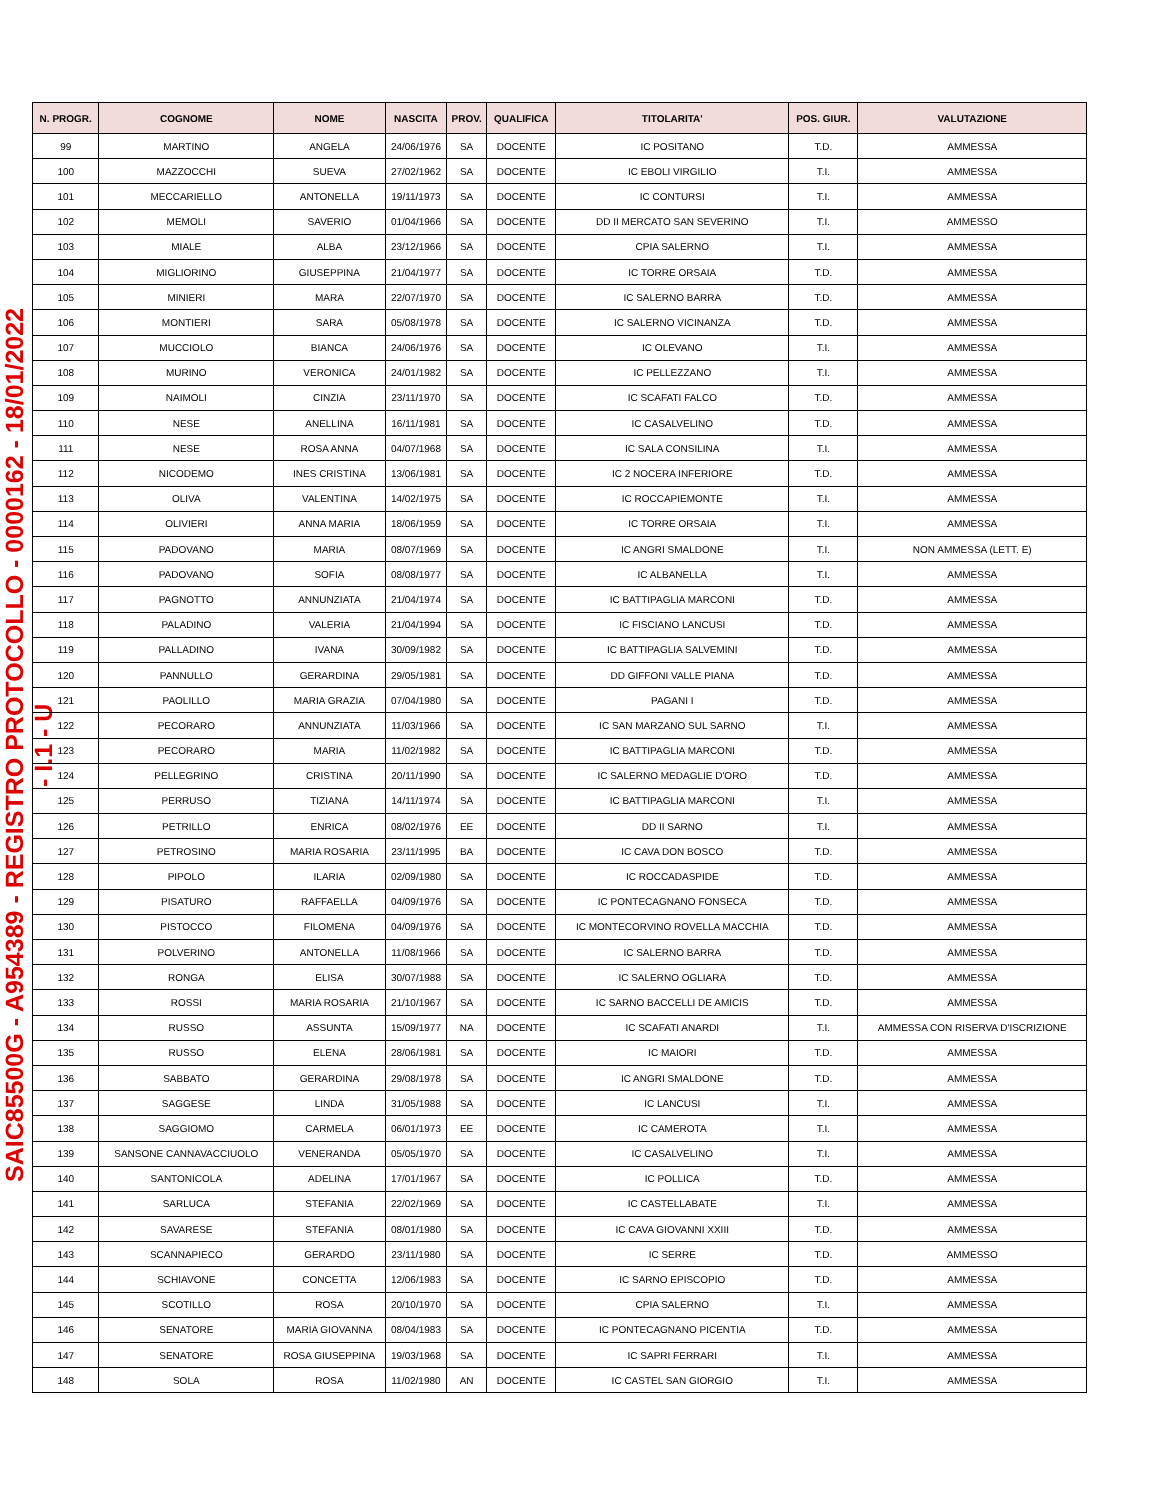SAIC85500G - A954389 - REGISTRO PROTOCOLLO - 0000162 - 18/01/2022 - I.1 - U
| N. PROGR. | COGNOME | NOME | NASCITA | PROV. | QUALIFICA | TITOLARITA' | POS. GIUR. | VALUTAZIONE |
| --- | --- | --- | --- | --- | --- | --- | --- | --- |
| 99 | MARTINO | ANGELA | 24/06/1976 | SA | DOCENTE | IC POSITANO | T.D. | AMMESSA |
| 100 | MAZZOCCHI | SUEVA | 27/02/1962 | SA | DOCENTE | IC EBOLI VIRGILIO | T.I. | AMMESSA |
| 101 | MECCARIELLO | ANTONELLA | 19/11/1973 | SA | DOCENTE | IC CONTURSI | T.I. | AMMESSA |
| 102 | MEMOLI | SAVERIO | 01/04/1966 | SA | DOCENTE | DD II MERCATO SAN SEVERINO | T.I. | AMMESSO |
| 103 | MIALE | ALBA | 23/12/1966 | SA | DOCENTE | CPIA SALERNO | T.I. | AMMESSA |
| 104 | MIGLIORINO | GIUSEPPINA | 21/04/1977 | SA | DOCENTE | IC TORRE ORSAIA | T.D. | AMMESSA |
| 105 | MINIERI | MARA | 22/07/1970 | SA | DOCENTE | IC SALERNO BARRA | T.D. | AMMESSA |
| 106 | MONTIERI | SARA | 05/08/1978 | SA | DOCENTE | IC SALERNO VICINANZA | T.D. | AMMESSA |
| 107 | MUCCIOLO | BIANCA | 24/06/1976 | SA | DOCENTE | IC OLEVANO | T.I. | AMMESSA |
| 108 | MURINO | VERONICA | 24/01/1982 | SA | DOCENTE | IC PELLEZZANO | T.I. | AMMESSA |
| 109 | NAIMOLI | CINZIA | 23/11/1970 | SA | DOCENTE | IC SCAFATI FALCO | T.D. | AMMESSA |
| 110 | NESE | ANELLINA | 16/11/1981 | SA | DOCENTE | IC CASALVELINO | T.D. | AMMESSA |
| 111 | NESE | ROSA ANNA | 04/07/1968 | SA | DOCENTE | IC SALA CONSILINA | T.I. | AMMESSA |
| 112 | NICODEMO | INES CRISTINA | 13/06/1981 | SA | DOCENTE | IC 2 NOCERA INFERIORE | T.D. | AMMESSA |
| 113 | OLIVA | VALENTINA | 14/02/1975 | SA | DOCENTE | IC ROCCAPIEMONTE | T.I. | AMMESSA |
| 114 | OLIVIERI | ANNA MARIA | 18/06/1959 | SA | DOCENTE | IC TORRE ORSAIA | T.I. | AMMESSA |
| 115 | PADOVANO | MARIA | 08/07/1969 | SA | DOCENTE | IC ANGRI SMALDONE | T.I. | NON AMMESSA (LETT. E) |
| 116 | PADOVANO | SOFIA | 08/08/1977 | SA | DOCENTE | IC ALBANELLA | T.I. | AMMESSA |
| 117 | PAGNOTTO | ANNUNZIATA | 21/04/1974 | SA | DOCENTE | IC BATTIPAGLIA MARCONI | T.D. | AMMESSA |
| 118 | PALADINO | VALERIA | 21/04/1994 | SA | DOCENTE | IC FISCIANO LANCUSI | T.D. | AMMESSA |
| 119 | PALLADINO | IVANA | 30/09/1982 | SA | DOCENTE | IC BATTIPAGLIA SALVEMINI | T.D. | AMMESSA |
| 120 | PANNULLO | GERARDINA | 29/05/1981 | SA | DOCENTE | DD GIFFONI VALLE PIANA | T.D. | AMMESSA |
| 121 | PAOLILLO | MARIA GRAZIA | 07/04/1980 | SA | DOCENTE | PAGANI I | T.D. | AMMESSA |
| 122 | PECORARO | ANNUNZIATA | 11/03/1966 | SA | DOCENTE | IC SAN MARZANO SUL SARNO | T.I. | AMMESSA |
| 123 | PECORARO | MARIA | 11/02/1982 | SA | DOCENTE | IC BATTIPAGLIA MARCONI | T.D. | AMMESSA |
| 124 | PELLEGRINO | CRISTINA | 20/11/1990 | SA | DOCENTE | IC SALERNO MEDAGLIE D'ORO | T.D. | AMMESSA |
| 125 | PERRUSO | TIZIANA | 14/11/1974 | SA | DOCENTE | IC BATTIPAGLIA MARCONI | T.I. | AMMESSA |
| 126 | PETRILLO | ENRICA | 08/02/1976 | EE | DOCENTE | DD II SARNO | T.I. | AMMESSA |
| 127 | PETROSINO | MARIA ROSARIA | 23/11/1995 | BA | DOCENTE | IC CAVA DON BOSCO | T.D. | AMMESSA |
| 128 | PIPOLO | ILARIA | 02/09/1980 | SA | DOCENTE | IC ROCCADASPIDE | T.D. | AMMESSA |
| 129 | PISATURO | RAFFAELLA | 04/09/1976 | SA | DOCENTE | IC PONTECAGNANO FONSECA | T.D. | AMMESSA |
| 130 | PISTOCCO | FILOMENA | 04/09/1976 | SA | DOCENTE | IC MONTECORVINO ROVELLA MACCHIA | T.D. | AMMESSA |
| 131 | POLVERINO | ANTONELLA | 11/08/1966 | SA | DOCENTE | IC SALERNO BARRA | T.D. | AMMESSA |
| 132 | RONGA | ELISA | 30/07/1988 | SA | DOCENTE | IC SALERNO OGLIARA | T.D. | AMMESSA |
| 133 | ROSSI | MARIA ROSARIA | 21/10/1967 | SA | DOCENTE | IC SARNO BACCELLI DE AMICIS | T.D. | AMMESSA |
| 134 | RUSSO | ASSUNTA | 15/09/1977 | NA | DOCENTE | IC SCAFATI ANARDI | T.I. | AMMESSA CON RISERVA D'ISCRIZIONE |
| 135 | RUSSO | ELENA | 28/06/1981 | SA | DOCENTE | IC MAIORI | T.D. | AMMESSA |
| 136 | SABBATO | GERARDINA | 29/08/1978 | SA | DOCENTE | IC ANGRI SMALDONE | T.D. | AMMESSA |
| 137 | SAGGESE | LINDA | 31/05/1988 | SA | DOCENTE | IC LANCUSI | T.I. | AMMESSA |
| 138 | SAGGIOMO | CARMELA | 06/01/1973 | EE | DOCENTE | IC CAMEROTA | T.I. | AMMESSA |
| 139 | SANSONE CANNAVACCIUOLO | VENERANDA | 05/05/1970 | SA | DOCENTE | IC CASALVELINO | T.I. | AMMESSA |
| 140 | SANTONICOLA | ADELINA | 17/01/1967 | SA | DOCENTE | IC POLLICA | T.D. | AMMESSA |
| 141 | SARLUCA | STEFANIA | 22/02/1969 | SA | DOCENTE | IC CASTELLABATE | T.I. | AMMESSA |
| 142 | SAVARESE | STEFANIA | 08/01/1980 | SA | DOCENTE | IC CAVA GIOVANNI XXIII | T.D. | AMMESSA |
| 143 | SCANNAPIECO | GERARDO | 23/11/1980 | SA | DOCENTE | IC SERRE | T.D. | AMMESSO |
| 144 | SCHIAVONE | CONCETTA | 12/06/1983 | SA | DOCENTE | IC SARNO EPISCOPIO | T.D. | AMMESSA |
| 145 | SCOTILLO | ROSA | 20/10/1970 | SA | DOCENTE | CPIA SALERNO | T.I. | AMMESSA |
| 146 | SENATORE | MARIA GIOVANNA | 08/04/1983 | SA | DOCENTE | IC PONTECAGNANO PICENTIA | T.D. | AMMESSA |
| 147 | SENATORE | ROSA GIUSEPPINA | 19/03/1968 | SA | DOCENTE | IC SAPRI FERRARI | T.I. | AMMESSA |
| 148 | SOLA | ROSA | 11/02/1980 | AN | DOCENTE | IC CASTEL SAN GIORGIO | T.I. | AMMESSA |